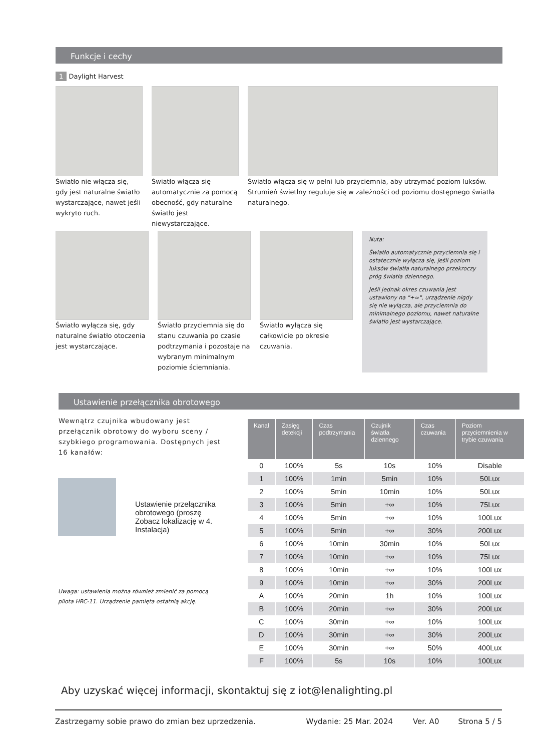Funkcje i cechy
1 Daylight Harvest
Światło nie włącza się, gdy jest naturalne światło wystarczające, nawet jeśli wykryto ruch.
Światło włącza się automatycznie za pomocą obecność, gdy naturalne światło jest niewystarczające.
Światło włącza się w pełni lub przyciemnia, aby utrzymać poziom luksów. Strumień świetlny reguluje się w zależności od poziomu dostępnego światła naturalnego.
Światło wyłącza się, gdy naturalne światło otoczenia jest wystarczające.
Światło przyciemnia się do stanu czuwania po czasie podtrzymania i pozostaje na wybranym minimalnym poziomie ściemniania.
Światło wyłącza się całkowicie po okresie czuwania.
Nuta:
Światło automatycznie przyciemnia się i ostatecznie wyłącza się, jeśli poziom luksów światła naturalnego przekroczy próg światła dziennego.
Jeśli jednak okres czuwania jest ustawiony na "+∞", urządzenie nigdy się nie wyłącza, ale przyciemnia do minimalnego poziomu, nawet naturalne światło jest wystarczające.
Ustawienie przełącznika obrotowego
Wewnątrz czujnika wbudowany jest przełącznik obrotowy do wyboru sceny / szybkiego programowania. Dostępnych jest 16 kanałów:
Ustawienie przełącznika obrotowego (proszę Zobacz lokalizację w 4. Instalacja)
Uwaga: ustawienia można również zmienić za pomocą pilota HRC-11. Urządzenie pamięta ostatnią akcję.
| Kanał | Zasięg detekcji | Czas podtrzymania | Czujnik światła dziennego | Czas czuwania | Poziom przyciemnienia w trybie czuwania |
| --- | --- | --- | --- | --- | --- |
| 0 | 100% | 5s | 10s | 10% | Disable |
| 1 | 100% | 1min | 5min | 10% | 50Lux |
| 2 | 100% | 5min | 10min | 10% | 50Lux |
| 3 | 100% | 5min | +∞ | 10% | 75Lux |
| 4 | 100% | 5min | +∞ | 10% | 100Lux |
| 5 | 100% | 5min | +∞ | 30% | 200Lux |
| 6 | 100% | 10min | 30min | 10% | 50Lux |
| 7 | 100% | 10min | +∞ | 10% | 75Lux |
| 8 | 100% | 10min | +∞ | 10% | 100Lux |
| 9 | 100% | 10min | +∞ | 30% | 200Lux |
| A | 100% | 20min | 1h | 10% | 100Lux |
| B | 100% | 20min | +∞ | 30% | 200Lux |
| C | 100% | 30min | +∞ | 10% | 100Lux |
| D | 100% | 30min | +∞ | 30% | 200Lux |
| E | 100% | 30min | +∞ | 50% | 400Lux |
| F | 100% | 5s | 10s | 10% | 100Lux |
Aby uzyskać więcej informacji, skontaktuj się z iot@lenalighting.pl
Zastrzegamy sobie prawo do zmian bez uprzedzenia. Wydanie: 25 Mar. 2024 Ver. A0 Strona 5 / 5